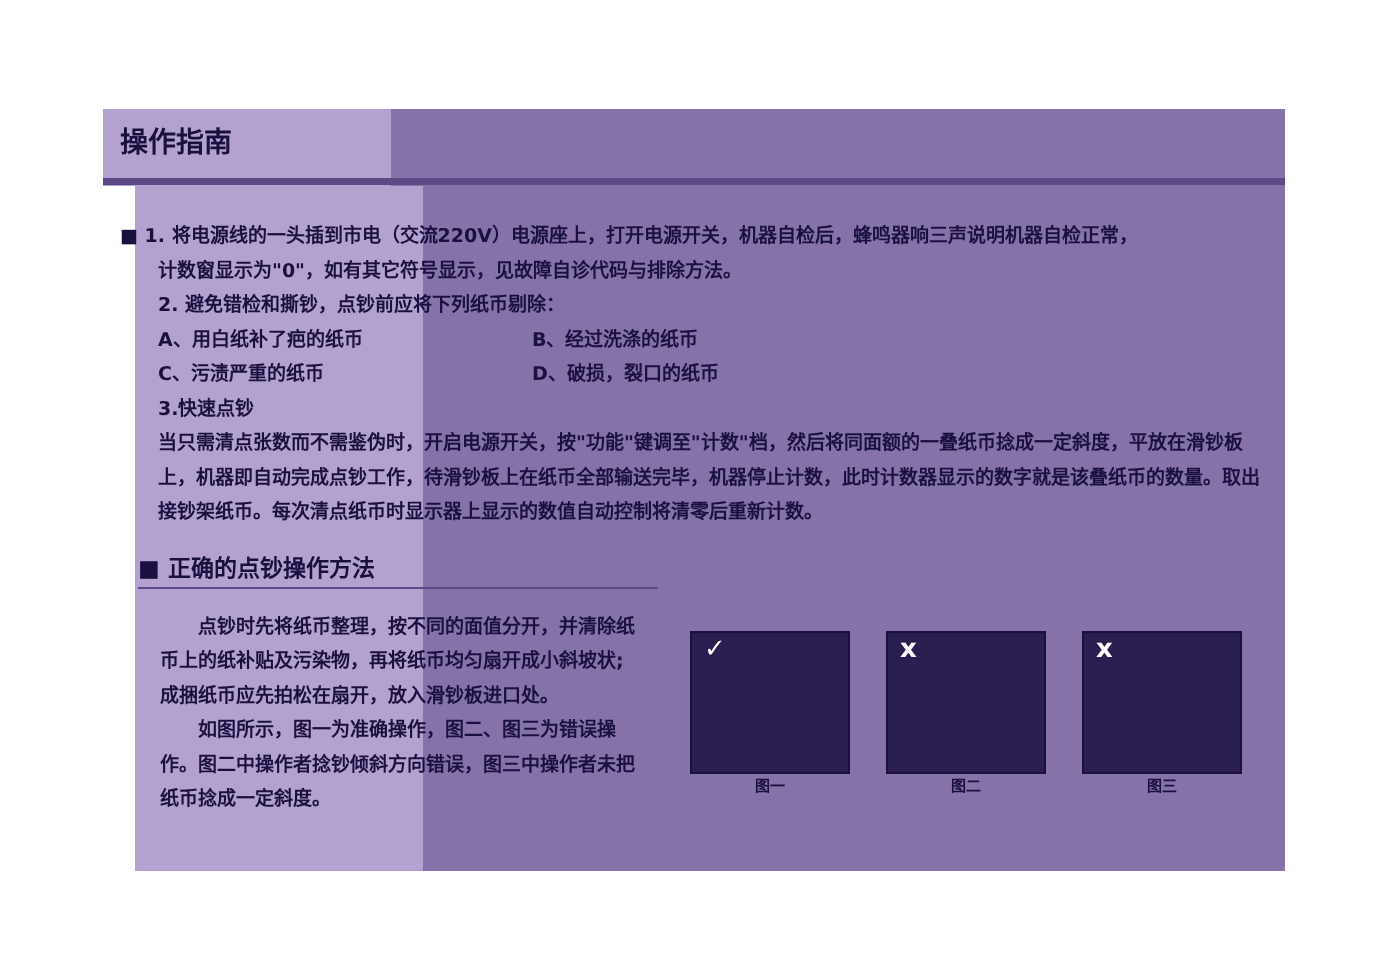操作指南
■ 1. 将电源线的一头插到市电（交流220V）电源座上，打开电源开关，机器自检后，蜂鸣器响三声说明机器自检正常，
计数窗显示为"0"，如有其它符号显示，见故障自诊代码与排除方法。
2. 避免错检和撕钞，点钞前应将下列纸币剔除：
A、用白纸补了疤的纸币 B、经过洗涤的纸币
C、污渍严重的纸币 D、破损，裂口的纸币
3.快速点钞
当只需清点张数而不需鉴伪时，开启电源开关，按"功能"键调至"计数"档，然后将同面额的一叠纸币捻成一定斜度，平放在滑钞板上，机器即自动完成点钞工作，待滑钞板上在纸币全部输送完毕，机器停止计数，此时计数器显示的数字就是该叠纸币的数量。取出接钞架纸币。每次清点纸币时显示器上显示的数值自动控制将清零后重新计数。
■ 正确的点钞操作方法
　　点钞时先将纸币整理，按不同的面值分开，并清除纸币上的纸补贴及污染物，再将纸币均匀扇开成小斜坡状;成捆纸币应先拍松在扇开，放入滑钞板进口处。
　　如图所示，图一为准确操作，图二、图三为错误操作。图二中操作者捻钞倾斜方向错误，图三中操作者未把纸币捻成一定斜度。
✓
图一
x
图二
x
图三